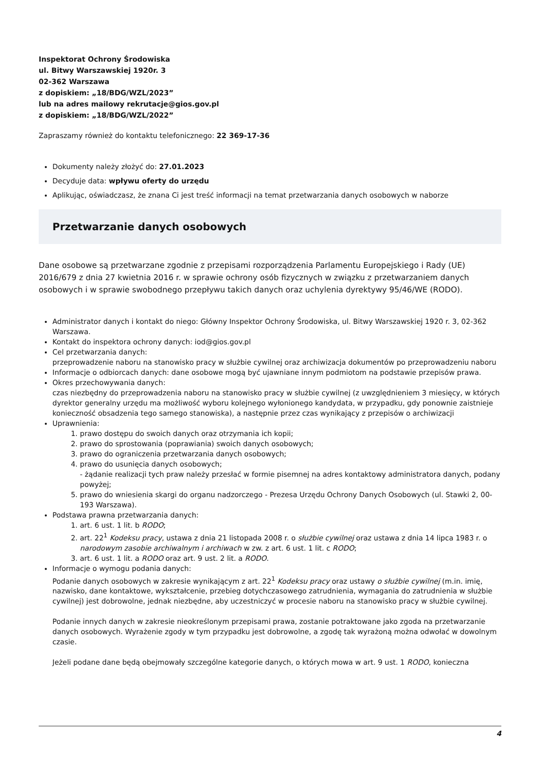Inspektorat Ochrony Środowiska
ul. Bitwy Warszawskiej 1920r. 3
02-362 Warszawa
z dopiskiem: „18/BDG/WZL/2023”
lub na adres mailowy rekrutacje@gios.gov.pl
z dopiskiem: „18/BDG/WZL/2022”
Zapraszamy również do kontaktu telefonicznego: 22 369-17-36
Dokumenty należy złożyć do: 27.01.2023
Decyduje data: wpływu oferty do urzędu
Aplikując, oświadczasz, że znana Ci jest treść informacji na temat przetwarzania danych osobowych w naborze
Przetwarzanie danych osobowych
Dane osobowe są przetwarzane zgodnie z przepisami rozporządzenia Parlamentu Europejskiego i Rady (UE) 2016/679 z dnia 27 kwietnia 2016 r. w sprawie ochrony osób fizycznych w związku z przetwarzaniem danych osobowych i w sprawie swobodnego przepływu takich danych oraz uchylenia dyrektywy 95/46/WE (RODO).
Administrator danych i kontakt do niego: Główny Inspektor Ochrony Środowiska, ul. Bitwy Warszawskiej 1920 r. 3, 02-362 Warszawa.
Kontakt do inspektora ochrony danych: iod@gios.gov.pl
Cel przetwarzania danych:
przeprowadzenie naboru na stanowisko pracy w służbie cywilnej oraz archiwizacja dokumentów po przeprowadzeniu naboru
Informacje o odbiorcach danych: dane osobowe mogą być ujawniane innym podmiotom na podstawie przepisów prawa.
Okres przechowywania danych:
czas niezbędny do przeprowadzenia naboru na stanowisko pracy w służbie cywilnej (z uwzględnieniem 3 miesięcy, w których dyrektor generalny urzędu ma możliwość wyboru kolejnego wyłonionego kandydata, w przypadku, gdy ponownie zaistnieje konieczność obsadzenia tego samego stanowiska), a następnie przez czas wynikający z przepisów o archiwizacji
Uprawnienia:
1. prawo dostępu do swoich danych oraz otrzymania ich kopii;
2. prawo do sprostowania (poprawiania) swoich danych osobowych;
3. prawo do ograniczenia przetwarzania danych osobowych;
4. prawo do usunięcia danych osobowych;
- żądanie realizacji tych praw należy przesłać w formie pisemnej na adres kontaktowy administratora danych, podany powyżej;
5. prawo do wniesienia skargi do organu nadzorczego - Prezesa Urzędu Ochrony Danych Osobowych (ul. Stawki 2, 00-193 Warszawa).
Podstawa prawna przetwarzania danych:
1. art. 6 ust. 1 lit. b RODO;
2. art. 22<sup>1</sup> Kodeksu pracy, ustawa z dnia 21 listopada 2008 r. o służbie cywilnej oraz ustawa z dnia 14 lipca 1983 r. o narodowym zasobie archiwalnym i archiwach w zw. z art. 6 ust. 1 lit. c RODO;
3. art. 6 ust. 1 lit. a RODO oraz art. 9 ust. 2 lit. a RODO.
Informacje o wymogu podania danych:
Podanie danych osobowych w zakresie wynikającym z art. 22<sup>1</sup> Kodeksu pracy oraz ustawy o służbie cywilnej (m.in. imię, nazwisko, dane kontaktowe, wykształcenie, przebieg dotychczasowego zatrudnienia, wymagania do zatrudnienia w służbie cywilnej) jest dobrowolne, jednak niezbędne, aby uczestniczyć w procesie naboru na stanowisko pracy w służbie cywilnej.
Podanie innych danych w zakresie nieokreślonym przepisami prawa, zostanie potraktowane jako zgoda na przetwarzanie danych osobowych. Wyrażenie zgody w tym przypadku jest dobrowolne, a zgodę tak wyrażoną można odwołać w dowolnym czasie.
Jeżeli podane dane będą obejmowały szczególne kategorie danych, o których mowa w art. 9 ust. 1 RODO, konieczna
4